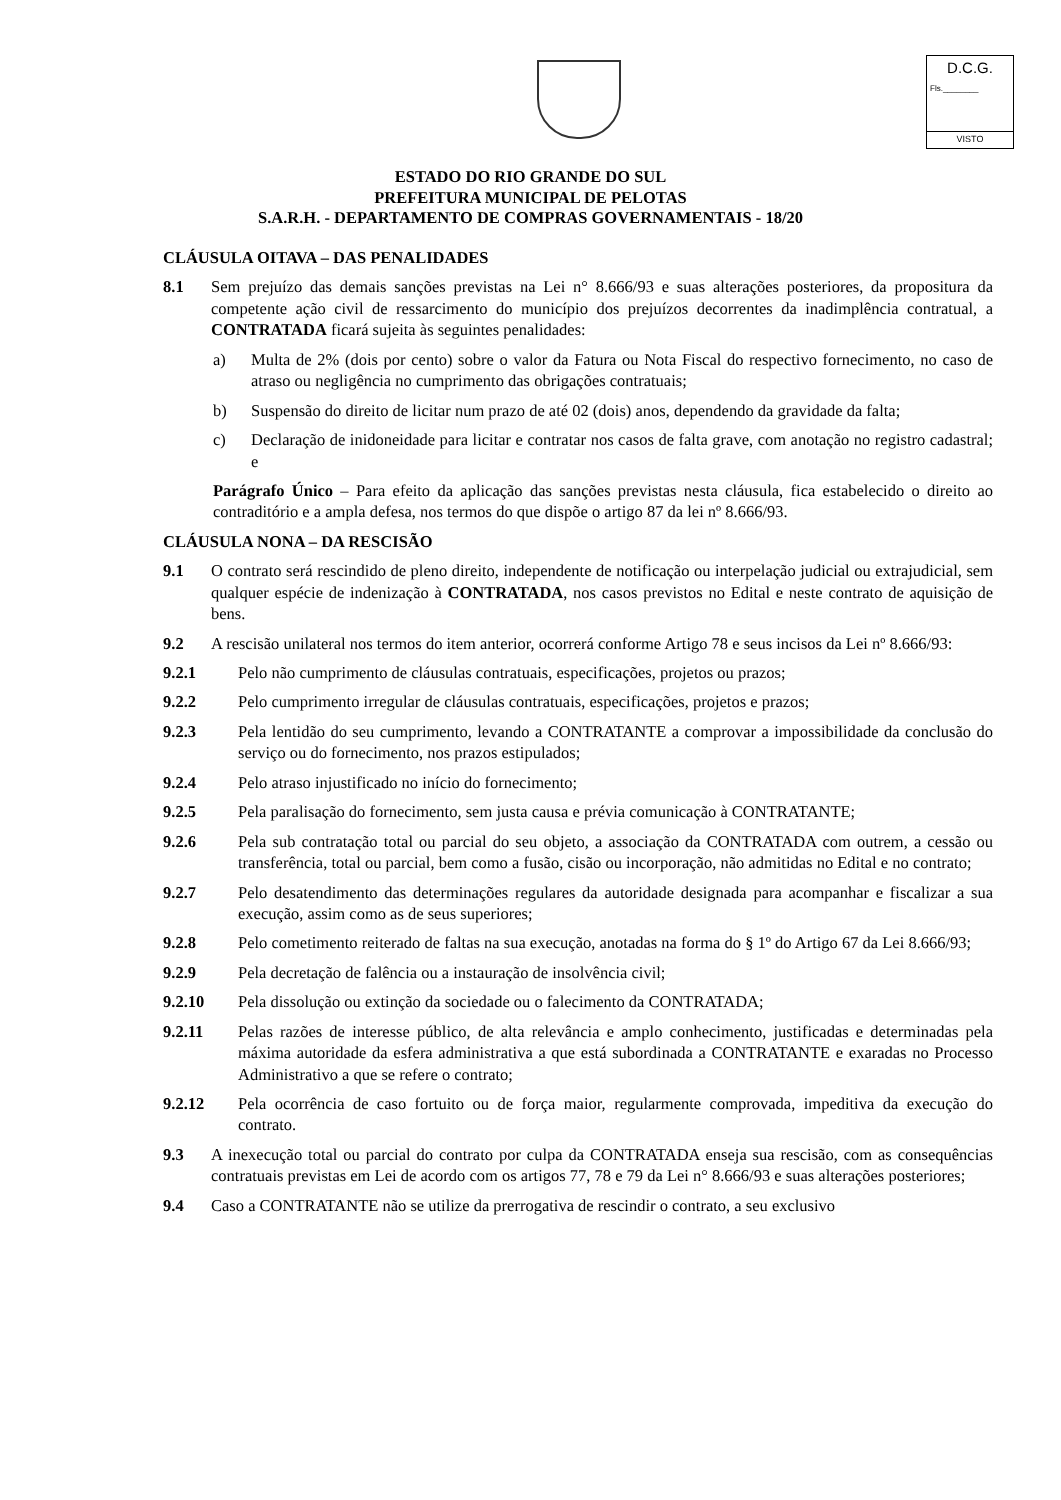D.C.G.
Fls.________
VISTO
ESTADO DO RIO GRANDE DO SUL
PREFEITURA MUNICIPAL DE PELOTAS
S.A.R.H. - DEPARTAMENTO DE COMPRAS GOVERNAMENTAIS - 18/20
CLÁUSULA OITAVA – DAS PENALIDADES
8.1 Sem prejuízo das demais sanções previstas na Lei n° 8.666/93 e suas alterações posteriores, da propositura da competente ação civil de ressarcimento do município dos prejuízos decorrentes da inadimplência contratual, a CONTRATADA ficará sujeita às seguintes penalidades:
a) Multa de 2% (dois por cento) sobre o valor da Fatura ou Nota Fiscal do respectivo fornecimento, no caso de atraso ou negligência no cumprimento das obrigações contratuais;
b) Suspensão do direito de licitar num prazo de até 02 (dois) anos, dependendo da gravidade da falta;
c) Declaração de inidoneidade para licitar e contratar nos casos de falta grave, com anotação no registro cadastral; e
Parágrafo Único – Para efeito da aplicação das sanções previstas nesta cláusula, fica estabelecido o direito ao contraditório e a ampla defesa, nos termos do que dispõe o artigo 87 da lei nº 8.666/93.
CLÁUSULA NONA – DA RESCISÃO
9.1 O contrato será rescindido de pleno direito, independente de notificação ou interpelação judicial ou extrajudicial, sem qualquer espécie de indenização à CONTRATADA, nos casos previstos no Edital e neste contrato de aquisição de bens.
9.2 A rescisão unilateral nos termos do item anterior, ocorrerá conforme Artigo 78 e seus incisos da Lei nº 8.666/93:
9.2.1 Pelo não cumprimento de cláusulas contratuais, especificações, projetos ou prazos;
9.2.2 Pelo cumprimento irregular de cláusulas contratuais, especificações, projetos e prazos;
9.2.3 Pela lentidão do seu cumprimento, levando a CONTRATANTE a comprovar a impossibilidade da conclusão do serviço ou do fornecimento, nos prazos estipulados;
9.2.4 Pelo atraso injustificado no início do fornecimento;
9.2.5 Pela paralisação do fornecimento, sem justa causa e prévia comunicação à CONTRATANTE;
9.2.6 Pela sub contratação total ou parcial do seu objeto, a associação da CONTRATADA com outrem, a cessão ou transferência, total ou parcial, bem como a fusão, cisão ou incorporação, não admitidas no Edital e no contrato;
9.2.7 Pelo desatendimento das determinações regulares da autoridade designada para acompanhar e fiscalizar a sua execução, assim como as de seus superiores;
9.2.8 Pelo cometimento reiterado de faltas na sua execução, anotadas na forma do § 1º do Artigo 67 da Lei 8.666/93;
9.2.9 Pela decretação de falência ou a instauração de insolvência civil;
9.2.10 Pela dissolução ou extinção da sociedade ou o falecimento da CONTRATADA;
9.2.11 Pelas razões de interesse público, de alta relevância e amplo conhecimento, justificadas e determinadas pela máxima autoridade da esfera administrativa a que está subordinada a CONTRATANTE e exaradas no Processo Administrativo a que se refere o contrato;
9.2.12 Pela ocorrência de caso fortuito ou de força maior, regularmente comprovada, impeditiva da execução do contrato.
9.3 A inexecução total ou parcial do contrato por culpa da CONTRATADA enseja sua rescisão, com as consequências contratuais previstas em Lei de acordo com os artigos 77, 78 e 79 da Lei n° 8.666/93 e suas alterações posteriores;
9.4 Caso a CONTRATANTE não se utilize da prerrogativa de rescindir o contrato, a seu exclusivo